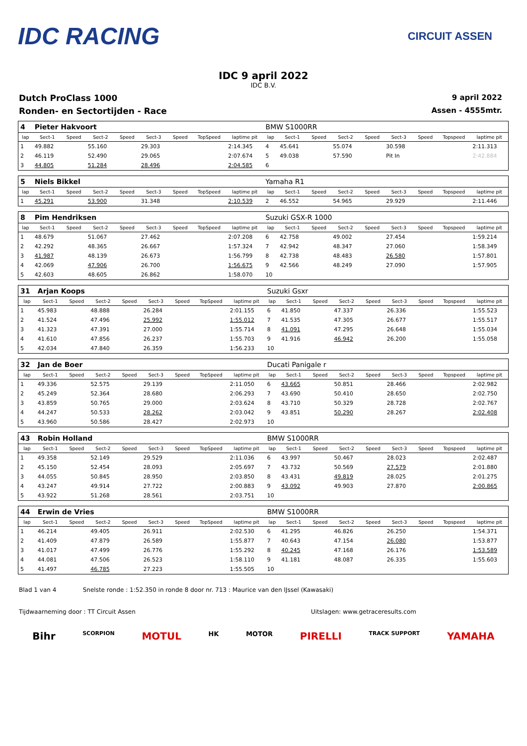IDC RACING CIRCUIT ASSEN
IDC 9 april 2022
IDC B.V.
Dutch ProClass 1000 9 april 2022
Ronden- en Sectortijden - Race Assen - 4555mtr.
| 4 | Pieter Hakvoort | | | | | | | | BMW S1000RR | | | | | | | | |
| lap | Sect-1 | Speed | Sect-2 | Speed | Sect-3 | Speed | TopSpeed | laptime pit | lap | Sect-1 | Speed | Sect-2 | Speed | Sect-3 | Speed | Topspeed | laptime pit |
| 1 | 49.882 | | 55.160 | | 29.303 | | | 2:14.345 | 4 | 45.641 | | 55.074 | | 30.598 | | | 2:11.313 |
| 2 | 46.119 | | 52.490 | | 29.065 | | | 2:07.674 | 5 | 49.038 | | 57.590 | | Pit In | | | 2:42.884 |
| 3 | 44.805 | | 51.284 | | 28.496 | | | 2:04.585 | 6 | | | | | | | | |
| 5 | Niels Bikkel | | | | | | | | Yamaha R1 | | | | | | | | |
| lap | Sect-1 | Speed | Sect-2 | Speed | Sect-3 | Speed | TopSpeed | laptime pit | lap | Sect-1 | Speed | Sect-2 | Speed | Sect-3 | Speed | Topspeed | laptime pit |
| 1 | 45.291 | | 53.900 | | 31.348 | | | 2:10.539 | 2 | 46.552 | | 54.965 | | 29.929 | | | 2:11.446 |
| 8 | Pim Hendriksen | | | | | | | | Suzuki GSX-R 1000 | | | | | | | | |
| lap | Sect-1 | Speed | Sect-2 | Speed | Sect-3 | Speed | TopSpeed | laptime pit | lap | Sect-1 | Speed | Sect-2 | Speed | Sect-3 | Speed | Topspeed | laptime pit |
| 1 | 48.679 | | 51.067 | | 27.462 | | | 2:07.208 | 6 | 42.758 | | 49.002 | | 27.454 | | | 1:59.214 |
| 2 | 42.292 | | 48.365 | | 26.667 | | | 1:57.324 | 7 | 42.942 | | 48.347 | | 27.060 | | | 1:58.349 |
| 3 | 41.987 | | 48.139 | | 26.673 | | | 1:56.799 | 8 | 42.738 | | 48.483 | | 26.580 | | | 1:57.801 |
| 4 | 42.069 | | 47.906 | | 26.700 | | | 1:56.675 | 9 | 42.566 | | 48.249 | | 27.090 | | | 1:57.905 |
| 5 | 42.603 | | 48.605 | | 26.862 | | | 1:58.070 | 10 | | | | | | | | |
| 31 | Arjan Koops | | | | | | | | Suzuki Gsxr | | | | | | | | |
| lap | Sect-1 | Speed | Sect-2 | Speed | Sect-3 | Speed | TopSpeed | laptime pit | lap | Sect-1 | Speed | Sect-2 | Speed | Sect-3 | Speed | Topspeed | laptime pit |
| 1 | 45.983 | | 48.888 | | 26.284 | | | 2:01.155 | 6 | 41.850 | | 47.337 | | 26.336 | | | 1:55.523 |
| 2 | 41.524 | | 47.496 | | 25.992 | | | 1:55.012 | 7 | 41.535 | | 47.305 | | 26.677 | | | 1:55.517 |
| 3 | 41.323 | | 47.391 | | 27.000 | | | 1:55.714 | 8 | 41.091 | | 47.295 | | 26.648 | | | 1:55.034 |
| 4 | 41.610 | | 47.856 | | 26.237 | | | 1:55.703 | 9 | 41.916 | | 46.942 | | 26.200 | | | 1:55.058 |
| 5 | 42.034 | | 47.840 | | 26.359 | | | 1:56.233 | 10 | | | | | | | | |
| 32 | Jan de Boer | | | | | | | | Ducati Panigale r | | | | | | | | |
| lap | Sect-1 | Speed | Sect-2 | Speed | Sect-3 | Speed | TopSpeed | laptime pit | lap | Sect-1 | Speed | Sect-2 | Speed | Sect-3 | Speed | Topspeed | laptime pit |
| 1 | 49.336 | | 52.575 | | 29.139 | | | 2:11.050 | 6 | 43.665 | | 50.851 | | 28.466 | | | 2:02.982 |
| 2 | 45.249 | | 52.364 | | 28.680 | | | 2:06.293 | 7 | 43.690 | | 50.410 | | 28.650 | | | 2:02.750 |
| 3 | 43.859 | | 50.765 | | 29.000 | | | 2:03.624 | 8 | 43.710 | | 50.329 | | 28.728 | | | 2:02.767 |
| 4 | 44.247 | | 50.533 | | 28.262 | | | 2:03.042 | 9 | 43.851 | | 50.290 | | 28.267 | | | 2:02.408 |
| 5 | 43.960 | | 50.586 | | 28.427 | | | 2:02.973 | 10 | | | | | | | | |
| 43 | Robin Holland | | | | | | | | BMW S1000RR | | | | | | | | |
| lap | Sect-1 | Speed | Sect-2 | Speed | Sect-3 | Speed | TopSpeed | laptime pit | lap | Sect-1 | Speed | Sect-2 | Speed | Sect-3 | Speed | Topspeed | laptime pit |
| 1 | 49.358 | | 52.149 | | 29.529 | | | 2:11.036 | 6 | 43.997 | | 50.467 | | 28.023 | | | 2:02.487 |
| 2 | 45.150 | | 52.454 | | 28.093 | | | 2:05.697 | 7 | 43.732 | | 50.569 | | 27.579 | | | 2:01.880 |
| 3 | 44.055 | | 50.845 | | 28.950 | | | 2:03.850 | 8 | 43.431 | | 49.819 | | 28.025 | | | 2:01.275 |
| 4 | 43.247 | | 49.914 | | 27.722 | | | 2:00.883 | 9 | 43.092 | | 49.903 | | 27.870 | | | 2:00.865 |
| 5 | 43.922 | | 51.268 | | 28.561 | | | 2:03.751 | 10 | | | | | | | | |
| 44 | Erwin de Vries | | | | | | | | BMW S1000RR | | | | | | | | |
| lap | Sect-1 | Speed | Sect-2 | Speed | Sect-3 | Speed | TopSpeed | laptime pit | lap | Sect-1 | Speed | Sect-2 | Speed | Sect-3 | Speed | Topspeed | laptime pit |
| 1 | 46.214 | | 49.405 | | 26.911 | | | 2:02.530 | 6 | 41.295 | | 46.826 | | 26.250 | | | 1:54.371 |
| 2 | 41.409 | | 47.879 | | 26.589 | | | 1:55.877 | 7 | 40.643 | | 47.154 | | 26.080 | | | 1:53.877 |
| 3 | 41.017 | | 47.499 | | 26.776 | | | 1:55.292 | 8 | 40.245 | | 47.168 | | 26.176 | | | 1:53.589 |
| 4 | 44.081 | | 47.506 | | 26.523 | | | 1:58.110 | 9 | 41.181 | | 48.087 | | 26.335 | | | 1:55.603 |
| 5 | 41.497 | | 46.785 | | 27.223 | | | 1:55.505 | 10 | | | | | | | | |
Blad 1 van 4 Snelste ronde : 1:52.350 in ronde 8 door nr. 713 : Maurice van den IJssel (Kawasaki)
Tijdwaarneming door : TT Circuit Assen Uitslagen: www.getraceresults.com
Bihr SCORPION MOTUL HK MOTOR PIRELLI TRACK SUPPORT YAMAHA